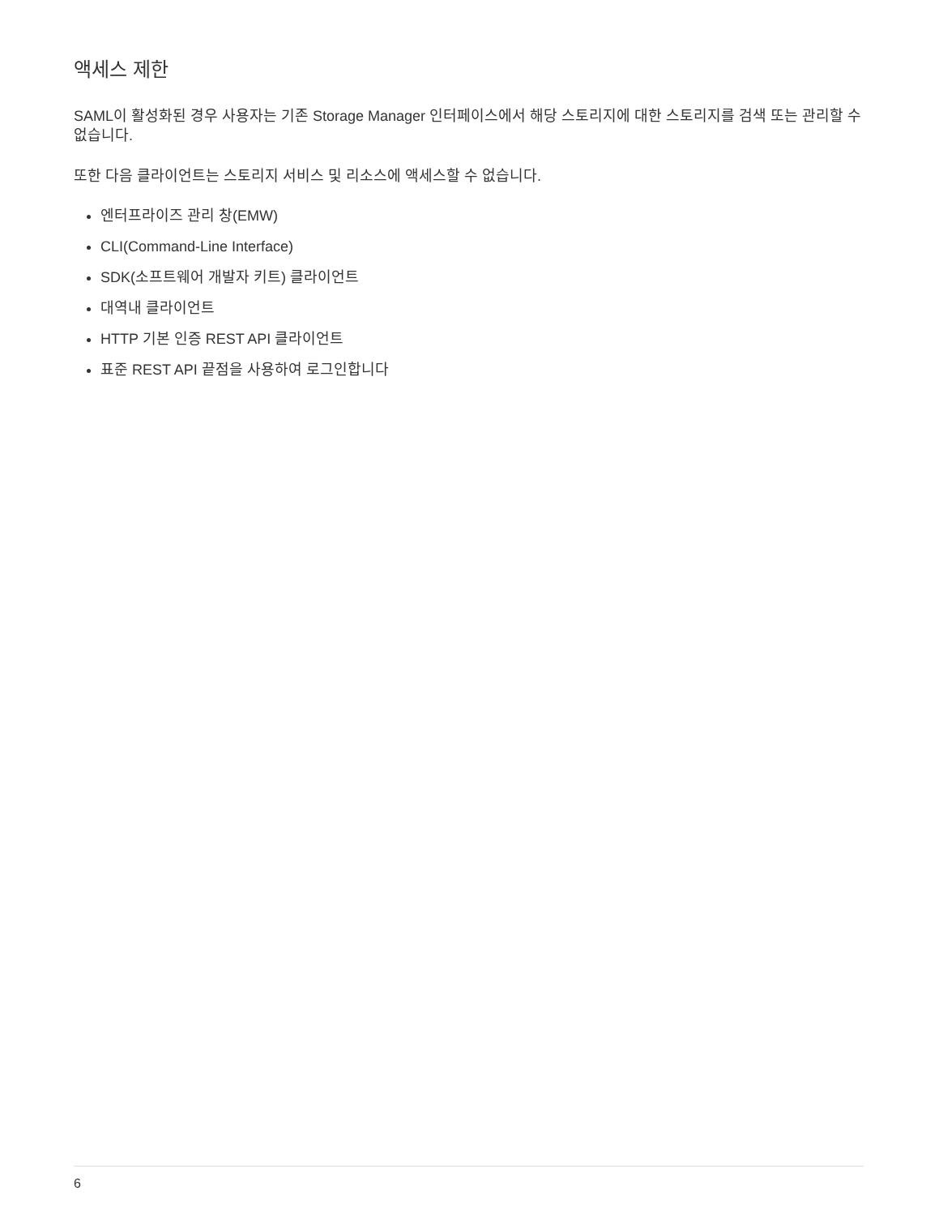액세스 제한
SAML이 활성화된 경우 사용자는 기존 Storage Manager 인터페이스에서 해당 스토리지에 대한 스토리지를 검색 또는 관리할 수 없습니다.
또한 다음 클라이언트는 스토리지 서비스 및 리소스에 액세스할 수 없습니다.
엔터프라이즈 관리 창(EMW)
CLI(Command-Line Interface)
SDK(소프트웨어 개발자 키트) 클라이언트
대역내 클라이언트
HTTP 기본 인증 REST API 클라이언트
표준 REST API 끝점을 사용하여 로그인합니다
6